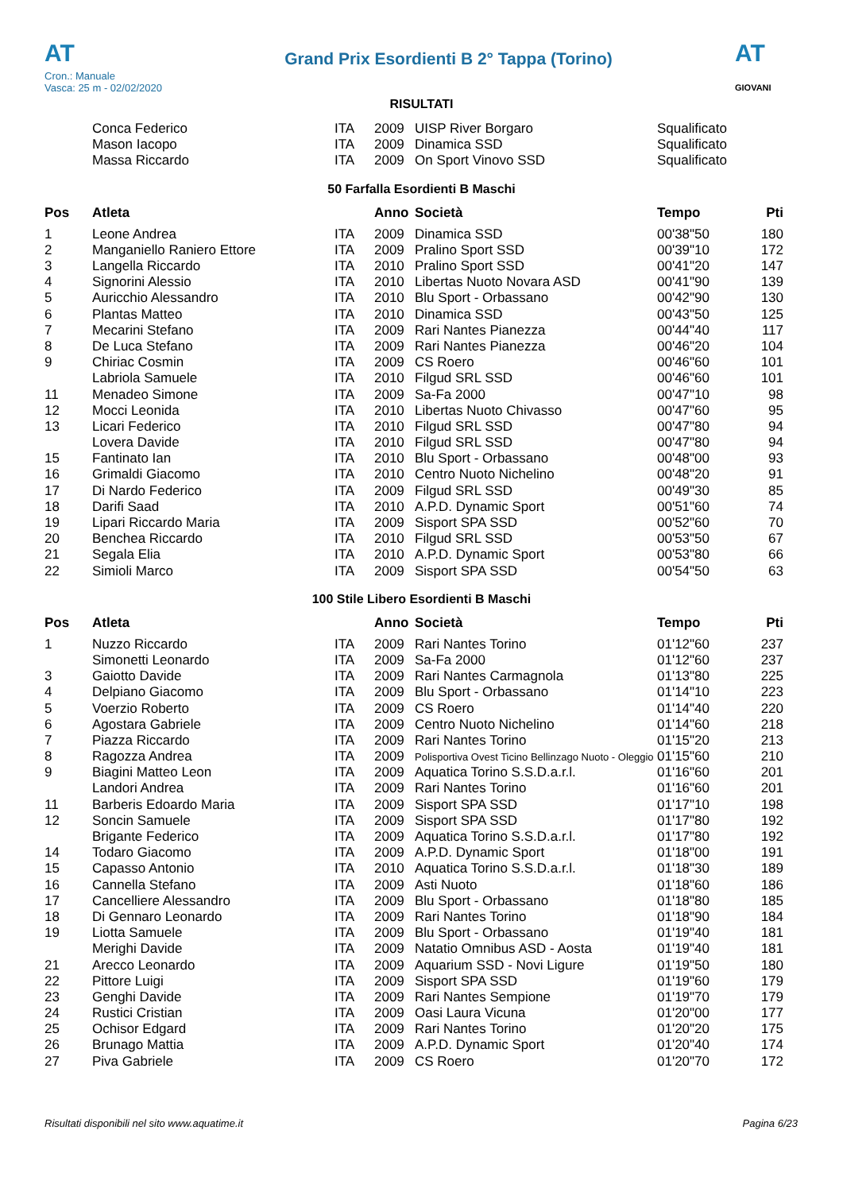AT
Cron.: Manuale
Vasca: 25 m - 02/02/2020
Grand Prix Esordienti B 2° Tappa (Torino)
AT
GIOVANI
RISULTATI
| | Conca Federico | ITA | 2009 | UISP River Borgaro | Squalificato | |
| | Mason Iacopo | ITA | 2009 | Dinamica SSD | Squalificato | |
| | Massa Riccardo | ITA | 2009 | On Sport Vinovo SSD | Squalificato | |
50 Farfalla Esordienti B Maschi
| Pos | Atleta | | Anno | Società | Tempo | Pti |
| --- | --- | --- | --- | --- | --- | --- |
| 1 | Leone Andrea | ITA | 2009 | Dinamica SSD | 00'38"50 | 180 |
| 2 | Manganiello Raniero Ettore | ITA | 2009 | Pralino Sport SSD | 00'39"10 | 172 |
| 3 | Langella Riccardo | ITA | 2010 | Pralino Sport SSD | 00'41"20 | 147 |
| 4 | Signorini Alessio | ITA | 2010 | Libertas Nuoto Novara ASD | 00'41"90 | 139 |
| 5 | Auricchio Alessandro | ITA | 2010 | Blu Sport - Orbassano | 00'42"90 | 130 |
| 6 | Plantas Matteo | ITA | 2010 | Dinamica SSD | 00'43"50 | 125 |
| 7 | Mecarini Stefano | ITA | 2009 | Rari Nantes Pianezza | 00'44"40 | 117 |
| 8 | De Luca Stefano | ITA | 2009 | Rari Nantes Pianezza | 00'46"20 | 104 |
| 9 | Chiriac Cosmin | ITA | 2009 | CS Roero | 00'46"60 | 101 |
| | Labriola Samuele | ITA | 2010 | Filgud SRL SSD | 00'46"60 | 101 |
| 11 | Menadeo Simone | ITA | 2009 | Sa-Fa 2000 | 00'47"10 | 98 |
| 12 | Mocci Leonida | ITA | 2010 | Libertas Nuoto Chivasso | 00'47"60 | 95 |
| 13 | Licari Federico | ITA | 2010 | Filgud SRL SSD | 00'47"80 | 94 |
| | Lovera Davide | ITA | 2010 | Filgud SRL SSD | 00'47"80 | 94 |
| 15 | Fantinato Ian | ITA | 2010 | Blu Sport - Orbassano | 00'48"00 | 93 |
| 16 | Grimaldi Giacomo | ITA | 2010 | Centro Nuoto Nichelino | 00'48"20 | 91 |
| 17 | Di Nardo Federico | ITA | 2009 | Filgud SRL SSD | 00'49"30 | 85 |
| 18 | Darifi Saad | ITA | 2010 | A.P.D. Dynamic Sport | 00'51"60 | 74 |
| 19 | Lipari Riccardo Maria | ITA | 2009 | Sisport SPA SSD | 00'52"60 | 70 |
| 20 | Benchea Riccardo | ITA | 2010 | Filgud SRL SSD | 00'53"50 | 67 |
| 21 | Segala Elia | ITA | 2010 | A.P.D. Dynamic Sport | 00'53"80 | 66 |
| 22 | Simioli Marco | ITA | 2009 | Sisport SPA SSD | 00'54"50 | 63 |
100 Stile Libero Esordienti B Maschi
| Pos | Atleta | | Anno | Società | Tempo | Pti |
| --- | --- | --- | --- | --- | --- | --- |
| 1 | Nuzzo Riccardo | ITA | 2009 | Rari Nantes Torino | 01'12"60 | 237 |
| | Simonetti Leonardo | ITA | 2009 | Sa-Fa 2000 | 01'12"60 | 237 |
| 3 | Gaiotto Davide | ITA | 2009 | Rari Nantes Carmagnola | 01'13"80 | 225 |
| 4 | Delpiano Giacomo | ITA | 2009 | Blu Sport - Orbassano | 01'14"10 | 223 |
| 5 | Voerzio Roberto | ITA | 2009 | CS Roero | 01'14"40 | 220 |
| 6 | Agostara Gabriele | ITA | 2009 | Centro Nuoto Nichelino | 01'14"60 | 218 |
| 7 | Piazza Riccardo | ITA | 2009 | Rari Nantes Torino | 01'15"20 | 213 |
| 8 | Ragozza Andrea | ITA | 2009 | Polisportiva Ovest Ticino Bellinzago Nuoto - Oleggio | 01'15"60 | 210 |
| 9 | Biagini Matteo Leon | ITA | 2009 | Aquatica Torino S.S.D.a.r.l. | 01'16"60 | 201 |
| | Landori Andrea | ITA | 2009 | Rari Nantes Torino | 01'16"60 | 201 |
| 11 | Barberis Edoardo Maria | ITA | 2009 | Sisport SPA SSD | 01'17"10 | 198 |
| 12 | Soncin Samuele | ITA | 2009 | Sisport SPA SSD | 01'17"80 | 192 |
| | Brigante Federico | ITA | 2009 | Aquatica Torino S.S.D.a.r.l. | 01'17"80 | 192 |
| 14 | Todaro Giacomo | ITA | 2009 | A.P.D. Dynamic Sport | 01'18"00 | 191 |
| 15 | Capasso Antonio | ITA | 2010 | Aquatica Torino S.S.D.a.r.l. | 01'18"30 | 189 |
| 16 | Cannella Stefano | ITA | 2009 | Asti Nuoto | 01'18"60 | 186 |
| 17 | Cancelliere Alessandro | ITA | 2009 | Blu Sport - Orbassano | 01'18"80 | 185 |
| 18 | Di Gennaro Leonardo | ITA | 2009 | Rari Nantes Torino | 01'18"90 | 184 |
| 19 | Liotta Samuele | ITA | 2009 | Blu Sport - Orbassano | 01'19"40 | 181 |
| | Merighi Davide | ITA | 2009 | Natatio Omnibus ASD - Aosta | 01'19"40 | 181 |
| 21 | Arecco Leonardo | ITA | 2009 | Aquarium SSD - Novi Ligure | 01'19"50 | 180 |
| 22 | Pittore Luigi | ITA | 2009 | Sisport SPA SSD | 01'19"60 | 179 |
| 23 | Genghi Davide | ITA | 2009 | Rari Nantes Sempione | 01'19"70 | 179 |
| 24 | Rustici Cristian | ITA | 2009 | Oasi Laura Vicuna | 01'20"00 | 177 |
| 25 | Ochisor Edgard | ITA | 2009 | Rari Nantes Torino | 01'20"20 | 175 |
| 26 | Brunago Mattia | ITA | 2009 | A.P.D. Dynamic Sport | 01'20"40 | 174 |
| 27 | Piva Gabriele | ITA | 2009 | CS Roero | 01'20"70 | 172 |
Risultati disponibili nel sito www.aquatime.it Pagina 6/23